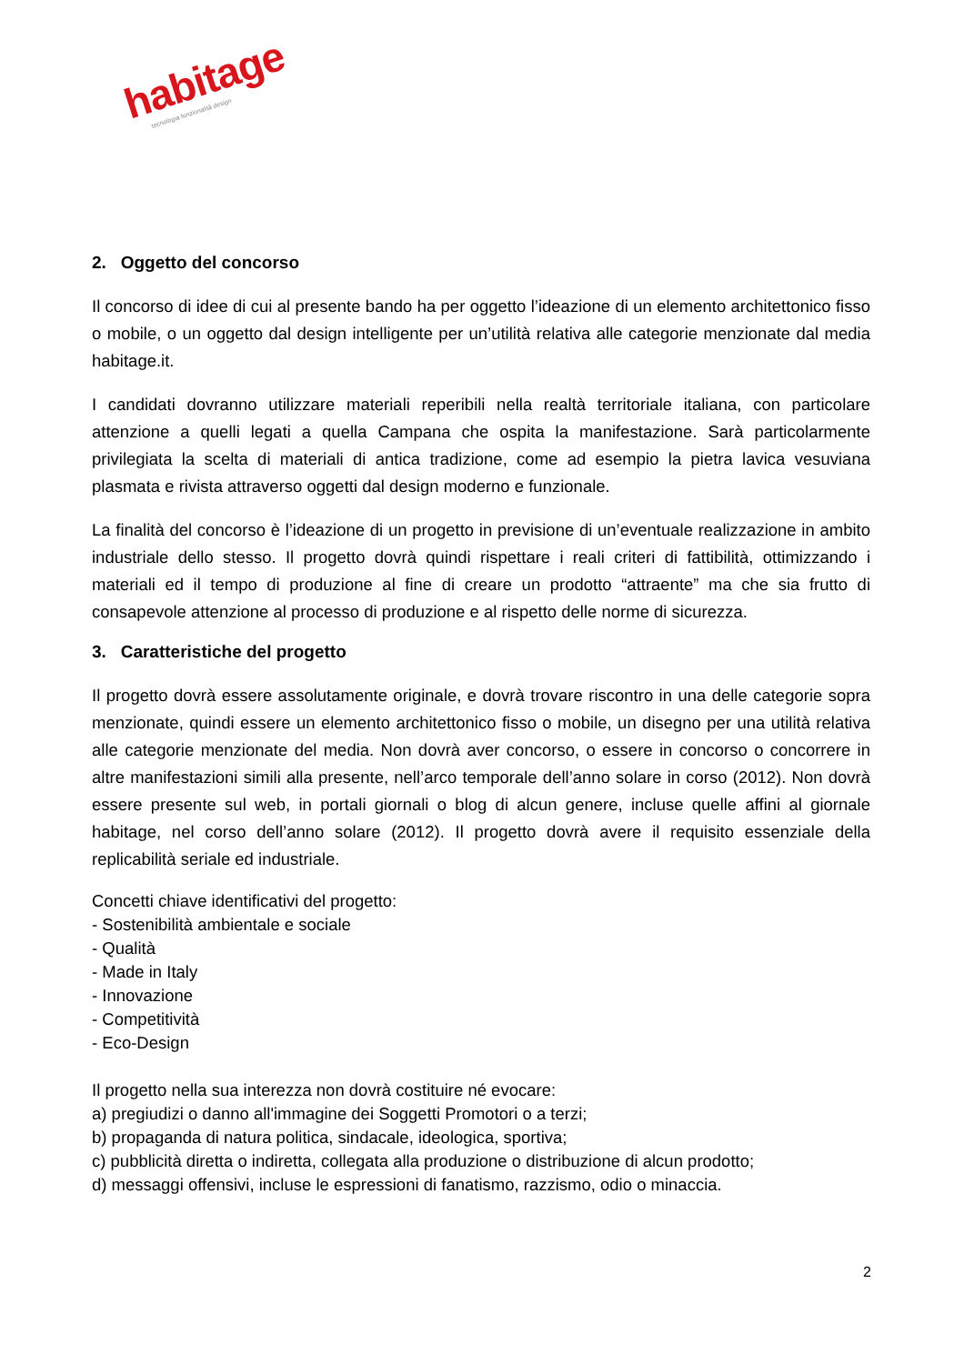habitage
tecnologia funzionalità design
2. Oggetto del concorso
Il concorso di idee di cui al presente bando ha per oggetto l’ideazione di un elemento architettonico fisso o mobile, o un oggetto dal design intelligente per un’utilità relativa alle categorie menzionate dal media habitage.it.
I candidati dovranno utilizzare materiali reperibili nella realtà territoriale italiana, con particolare attenzione a quelli legati a quella Campana che ospita la manifestazione. Sarà particolarmente privilegiata la scelta di materiali di antica tradizione, come ad esempio la pietra lavica vesuviana plasmata e rivista attraverso oggetti dal design moderno e funzionale.
La finalità del concorso è l’ideazione di un progetto in previsione di un’eventuale realizzazione in ambito industriale dello stesso. Il progetto dovrà quindi rispettare i reali criteri di fattibilità, ottimizzando i materiali ed il tempo di produzione al fine di creare un prodotto “attraente” ma che sia frutto di consapevole attenzione al processo di produzione e al rispetto delle norme di sicurezza.
3. Caratteristiche del progetto
Il progetto dovrà essere assolutamente originale, e dovrà trovare riscontro in una delle categorie sopra menzionate, quindi essere un elemento architettonico fisso o mobile, un disegno per una utilità relativa alle categorie menzionate del media. Non dovrà aver concorso, o essere in concorso o concorrere in altre manifestazioni simili alla presente, nell’arco temporale dell’anno solare in corso (2012). Non dovrà essere presente sul web, in portali giornali o blog di alcun genere, incluse quelle affini al giornale habitage, nel corso dell’anno solare (2012). Il progetto dovrà avere il requisito essenziale della replicabilità seriale ed industriale.
Concetti chiave identificativi del progetto:
- Sostenibilità ambientale e sociale
- Qualità
- Made in Italy
- Innovazione
- Competitività
- Eco-Design
Il progetto nella sua interezza non dovrà costituire né evocare:
a) pregiudizi o danno all'immagine dei Soggetti Promotori o a terzi;
b) propaganda di natura politica, sindacale, ideologica, sportiva;
c) pubblicità diretta o indiretta, collegata alla produzione o distribuzione di alcun prodotto;
d) messaggi offensivi, incluse le espressioni di fanatismo, razzismo, odio o minaccia.
2